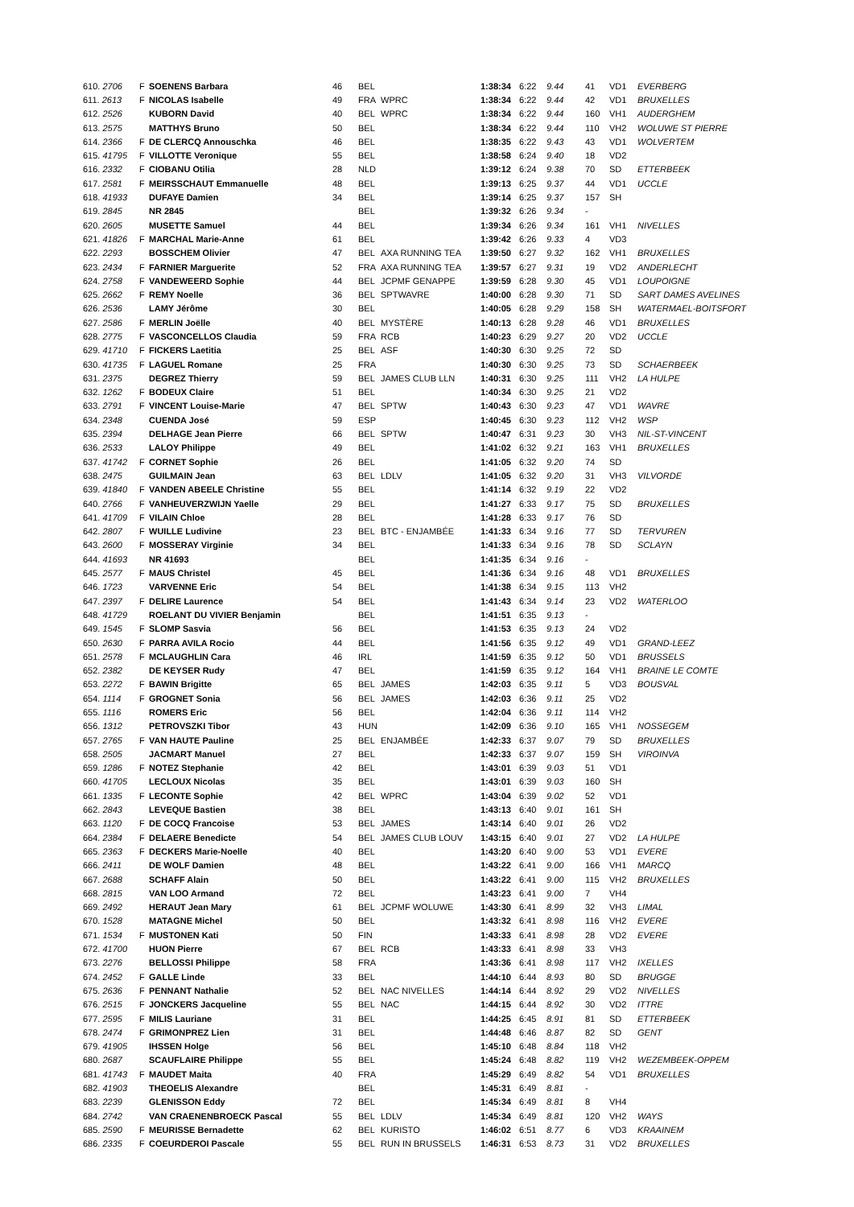| 610. 2706 | F | SOENENS Barbara | 46 | BEL | | 1:38:34 | 6:22 | 9.44 | 41 | VD1 | EVERBERG |
| 611. 2613 | F | NICOLAS Isabelle | 49 | FRA | WPRC | 1:38:34 | 6:22 | 9.44 | 42 | VD1 | BRUXELLES |
| 612. 2526 | | KUBORN David | 40 | BEL | WPRC | 1:38:34 | 6:22 | 9.44 | 160 | VH1 | AUDERGHEM |
| 613. 2575 | | MATTHYS Bruno | 50 | BEL | | 1:38:34 | 6:22 | 9.44 | 110 | VH2 | WOLUWE ST PIERRE |
| 614. 2366 | F | DE CLERCQ Annouschka | 46 | BEL | | 1:38:35 | 6:22 | 9.43 | 43 | VD1 | WOLVERTEM |
| 615. 41795 | F | VILLOTTE Veronique | 55 | BEL | | 1:38:58 | 6:24 | 9.40 | 18 | VD2 | |
| 616. 2332 | F | CIOBANU Otilia | 28 | NLD | | 1:39:12 | 6:24 | 9.38 | 70 | SD | ETTERBEEK |
| 617. 2581 | F | MEIRSSCHAUT Emmanuelle | 48 | BEL | | 1:39:13 | 6:25 | 9.37 | 44 | VD1 | UCCLE |
| 618. 41933 | | DUFAYE Damien | 34 | BEL | | 1:39:14 | 6:25 | 9.37 | 157 | SH | |
| 619. 2845 | | NR 2845 | | BEL | | 1:39:32 | 6:26 | 9.34 | - | | |
| 620. 2605 | | MUSETTE Samuel | 44 | BEL | | 1:39:34 | 6:26 | 9.34 | 161 | VH1 | NIVELLES |
| 621. 41826 | F | MARCHAL Marie-Anne | 61 | BEL | | 1:39:42 | 6:26 | 9.33 | 4 | VD3 | |
| 622. 2293 | | BOSSCHEM Olivier | 47 | BEL | AXA RUNNING TEA | 1:39:50 | 6:27 | 9.32 | 162 | VH1 | BRUXELLES |
| 623. 2434 | F | FARNIER Marguerite | 52 | FRA | AXA RUNNING TEA | 1:39:57 | 6:27 | 9.31 | 19 | VD2 | ANDERLECHT |
| 624. 2758 | F | VANDEWEERD Sophie | 44 | BEL | JCPMF GENAPPE | 1:39:59 | 6:28 | 9.30 | 45 | VD1 | LOUPOIGNE |
| 625. 2662 | F | REMY Noelle | 36 | BEL | SPTWAVRE | 1:40:00 | 6:28 | 9.30 | 71 | SD | SART DAMES AVELINES |
| 626. 2536 | | LAMY Jérôme | 30 | BEL | | 1:40:05 | 6:28 | 9.29 | 158 | SH | WATERMAEL-BOITSFORT |
| 627. 2586 | F | MERLIN Joëlle | 40 | BEL | MYSTÈRE | 1:40:13 | 6:28 | 9.28 | 46 | VD1 | BRUXELLES |
| 628. 2775 | F | VASCONCELLOS Claudia | 59 | FRA | RCB | 1:40:23 | 6:29 | 9.27 | 20 | VD2 | UCCLE |
| 629. 41710 | F | FICKERS Laetitia | 25 | BEL | ASF | 1:40:30 | 6:30 | 9.25 | 72 | SD | |
| 630. 41735 | F | LAGUEL Romane | 25 | FRA | | 1:40:30 | 6:30 | 9.25 | 73 | SD | SCHAERBEEK |
| 631. 2375 | | DEGREZ Thierry | 59 | BEL | JAMES CLUB LLN | 1:40:31 | 6:30 | 9.25 | 111 | VH2 | LA HULPE |
| 632. 1262 | F | BODEUX Claire | 51 | BEL | | 1:40:34 | 6:30 | 9.25 | 21 | VD2 | |
| 633. 2791 | F | VINCENT Louise-Marie | 47 | BEL | SPTW | 1:40:43 | 6:30 | 9.23 | 47 | VD1 | WAVRE |
| 634. 2348 | | CUENDA José | 59 | ESP | | 1:40:45 | 6:30 | 9.23 | 112 | VH2 | WSP |
| 635. 2394 | | DELHAGE Jean Pierre | 66 | BEL | SPTW | 1:40:47 | 6:31 | 9.23 | 30 | VH3 | NIL-ST-VINCENT |
| 636. 2533 | | LALOY Philippe | 49 | BEL | | 1:41:02 | 6:32 | 9.21 | 163 | VH1 | BRUXELLES |
| 637. 41742 | F | CORNET Sophie | 26 | BEL | | 1:41:05 | 6:32 | 9.20 | 74 | SD | |
| 638. 2475 | | GUILMAIN Jean | 63 | BEL | LDLV | 1:41:05 | 6:32 | 9.20 | 31 | VH3 | VILVORDE |
| 639. 41840 | F | VANDEN ABEELE Christine | 55 | BEL | | 1:41:14 | 6:32 | 9.19 | 22 | VD2 | |
| 640. 2766 | F | VANHEUVERZWIJN Yaelle | 29 | BEL | | 1:41:27 | 6:33 | 9.17 | 75 | SD | BRUXELLES |
| 641. 41709 | F | VILAIN Chloe | 28 | BEL | | 1:41:28 | 6:33 | 9.17 | 76 | SD | |
| 642. 2807 | F | WUILLE Ludivine | 23 | BEL | BTC - ENJAMBÉE | 1:41:33 | 6:34 | 9.16 | 77 | SD | TERVUREN |
| 643. 2600 | F | MOSSERAY Virginie | 34 | BEL | | 1:41:33 | 6:34 | 9.16 | 78 | SD | SCLAYN |
| 644. 41693 | | NR 41693 | | BEL | | 1:41:35 | 6:34 | 9.16 | - | | |
| 645. 2577 | F | MAUS Christel | 45 | BEL | | 1:41:36 | 6:34 | 9.16 | 48 | VD1 | BRUXELLES |
| 646. 1723 | | VARVENNE Eric | 54 | BEL | | 1:41:38 | 6:34 | 9.15 | 113 | VH2 | |
| 647. 2397 | F | DELIRE Laurence | 54 | BEL | | 1:41:43 | 6:34 | 9.14 | 23 | VD2 | WATERLOO |
| 648. 41729 | | ROELANT DU VIVIER Benjamin | | BEL | | 1:41:51 | 6:35 | 9.13 | - | | |
| 649. 1545 | F | SLOMP Sasvia | 56 | BEL | | 1:41:53 | 6:35 | 9.13 | 24 | VD2 | |
| 650. 2630 | F | PARRA AVILA Rocio | 44 | BEL | | 1:41:56 | 6:35 | 9.12 | 49 | VD1 | GRAND-LEEZ |
| 651. 2578 | F | MCLAUGHLIN Cara | 46 | IRL | | 1:41:59 | 6:35 | 9.12 | 50 | VD1 | BRUSSELS |
| 652. 2382 | | DE KEYSER Rudy | 47 | BEL | | 1:41:59 | 6:35 | 9.12 | 164 | VH1 | BRAINE LE COMTE |
| 653. 2272 | F | BAWIN Brigitte | 65 | BEL | JAMES | 1:42:03 | 6:35 | 9.11 | 5 | VD3 | BOUSVAL |
| 654. 1114 | F | GROGNET Sonia | 56 | BEL | JAMES | 1:42:03 | 6:36 | 9.11 | 25 | VD2 | |
| 655. 1116 | | ROMERS Eric | 56 | BEL | | 1:42:04 | 6:36 | 9.11 | 114 | VH2 | |
| 656. 1312 | | PETROVSZKI Tibor | 43 | HUN | | 1:42:09 | 6:36 | 9.10 | 165 | VH1 | NOSSEGEM |
| 657. 2765 | F | VAN HAUTE Pauline | 25 | BEL | ENJAMBÉE | 1:42:33 | 6:37 | 9.07 | 79 | SD | BRUXELLES |
| 658. 2505 | | JACMART Manuel | 27 | BEL | | 1:42:33 | 6:37 | 9.07 | 159 | SH | VIROINVA |
| 659. 1286 | F | NOTEZ Stephanie | 42 | BEL | | 1:43:01 | 6:39 | 9.03 | 51 | VD1 | |
| 660. 41705 | | LECLOUX Nicolas | 35 | BEL | | 1:43:01 | 6:39 | 9.03 | 160 | SH | |
| 661. 1335 | F | LECONTE Sophie | 42 | BEL | WPRC | 1:43:04 | 6:39 | 9.02 | 52 | VD1 | |
| 662. 2843 | | LEVEQUE Bastien | 38 | BEL | | 1:43:13 | 6:40 | 9.01 | 161 | SH | |
| 663. 1120 | F | DE COCQ Francoise | 53 | BEL | JAMES | 1:43:14 | 6:40 | 9.01 | 26 | VD2 | |
| 664. 2384 | F | DELAERE Benedicte | 54 | BEL | JAMES CLUB LOUV | 1:43:15 | 6:40 | 9.01 | 27 | VD2 | LA HULPE |
| 665. 2363 | F | DECKERS Marie-Noelle | 40 | BEL | | 1:43:20 | 6:40 | 9.00 | 53 | VD1 | EVERE |
| 666. 2411 | | DE WOLF Damien | 48 | BEL | | 1:43:22 | 6:41 | 9.00 | 166 | VH1 | MARCQ |
| 667. 2688 | | SCHAFF Alain | 50 | BEL | | 1:43:22 | 6:41 | 9.00 | 115 | VH2 | BRUXELLES |
| 668. 2815 | | VAN LOO Armand | 72 | BEL | | 1:43:23 | 6:41 | 9.00 | 7 | VH4 | |
| 669. 2492 | | HERAUT Jean Mary | 61 | BEL | JCPMF WOLUWE | 1:43:30 | 6:41 | 8.99 | 32 | VH3 | LIMAL |
| 670. 1528 | | MATAGNE Michel | 50 | BEL | | 1:43:32 | 6:41 | 8.98 | 116 | VH2 | EVERE |
| 671. 1534 | F | MUSTONEN Kati | 50 | FIN | | 1:43:33 | 6:41 | 8.98 | 28 | VD2 | EVERE |
| 672. 41700 | | HUON Pierre | 67 | BEL | RCB | 1:43:33 | 6:41 | 8.98 | 33 | VH3 | |
| 673. 2276 | | BELLOSSI Philippe | 58 | FRA | | 1:43:36 | 6:41 | 8.98 | 117 | VH2 | IXELLES |
| 674. 2452 | F | GALLE Linde | 33 | BEL | | 1:44:10 | 6:44 | 8.93 | 80 | SD | BRUGGE |
| 675. 2636 | F | PENNANT Nathalie | 52 | BEL | NAC NIVELLES | 1:44:14 | 6:44 | 8.92 | 29 | VD2 | NIVELLES |
| 676. 2515 | F | JONCKERS Jacqueline | 55 | BEL | NAC | 1:44:15 | 6:44 | 8.92 | 30 | VD2 | ITTRE |
| 677. 2595 | F | MILIS Lauriane | 31 | BEL | | 1:44:25 | 6:45 | 8.91 | 81 | SD | ETTERBEEK |
| 678. 2474 | F | GRIMONPREZ Lien | 31 | BEL | | 1:44:48 | 6:46 | 8.87 | 82 | SD | GENT |
| 679. 41905 | | IHSSEN Holge | 56 | BEL | | 1:45:10 | 6:48 | 8.84 | 118 | VH2 | |
| 680. 2687 | | SCAUFLAIRE Philippe | 55 | BEL | | 1:45:24 | 6:48 | 8.82 | 119 | VH2 | WEZEMBEEK-OPPEM |
| 681. 41743 | F | MAUDET Maita | 40 | FRA | | 1:45:29 | 6:49 | 8.82 | 54 | VD1 | BRUXELLES |
| 682. 41903 | | THEOELIS Alexandre | | BEL | | 1:45:31 | 6:49 | 8.81 | - | | |
| 683. 2239 | | GLENISSON Eddy | 72 | BEL | | 1:45:34 | 6:49 | 8.81 | 8 | VH4 | |
| 684. 2742 | | VAN CRAENENBROECK Pascal | 55 | BEL | LDLV | 1:45:34 | 6:49 | 8.81 | 120 | VH2 | WAYS |
| 685. 2590 | F | MEURISSE Bernadette | 62 | BEL | KURISTO | 1:46:02 | 6:51 | 8.77 | 6 | VD3 | KRAAINEM |
| 686. 2335 | F | COEURDEROI Pascale | 55 | BEL | RUN IN BRUSSELS | 1:46:31 | 6:53 | 8.73 | 31 | VD2 | BRUXELLES |